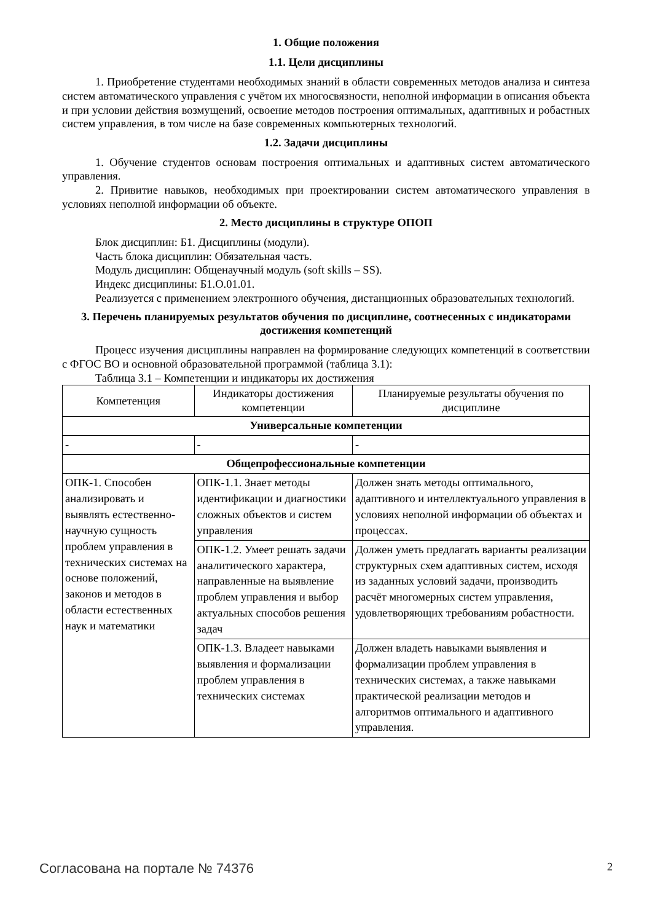1. Общие положения
1.1. Цели дисциплины
1. Приобретение студентами необходимых знаний в области современных методов анализа и синтеза систем автоматического управления с учётом их многосвязности, неполной информации в описания объекта и при условии действия возмущений, освоение методов построения оптимальных, адаптивных и робастных систем управления, в том числе на базе современных компьютерных технологий.
1.2. Задачи дисциплины
1. Обучение студентов основам построения оптимальных и адаптивных систем автоматического управления.
2. Привитие навыков, необходимых при проектировании систем автоматического управления в условиях неполной информации об объекте.
2. Место дисциплины в структуре ОПОП
Блок дисциплин: Б1. Дисциплины (модули).
Часть блока дисциплин: Обязательная часть.
Модуль дисциплин: Общенаучный модуль (soft skills – SS).
Индекс дисциплины: Б1.О.01.01.
Реализуется с применением электронного обучения, дистанционных образовательных технологий.
3. Перечень планируемых результатов обучения по дисциплине, соотнесенных с индикаторами достижения компетенций
Процесс изучения дисциплины направлен на формирование следующих компетенций в соответствии с ФГОС ВО и основной образовательной программой (таблица 3.1):
Таблица 3.1 – Компетенции и индикаторы их достижения
| Компетенция | Индикаторы достижения компетенции | Планируемые результаты обучения по дисциплине |
| --- | --- | --- |
| Универсальные компетенции | | |
| - | - | - |
| Общепрофессиональные компетенции | | |
| ОПК-1. Способен анализировать и выявлять естественно-научную сущность проблем управления в технических системах на основе положений, законов и методов в области естественных наук и математики | ОПК-1.1. Знает методы идентификации и диагностики сложных объектов и систем управления | Должен знать методы оптимального, адаптивного и интеллектуального управления в условиях неполной информации об объектах и процессах. |
| | ОПК-1.2. Умеет решать задачи аналитического характера, направленные на выявление проблем управления и выбор актуальных способов решения задач | Должен уметь предлагать варианты реализации структурных схем адаптивных систем, исходя из заданных условий задачи, производить расчёт многомерных систем управления, удовлетворяющих требованиям робастности. |
| | ОПК-1.3. Владеет навыками выявления и формализации проблем управления в технических системах | Должен владеть навыками выявления и формализации проблем управления в технических системах, а также навыками практической реализации методов и алгоритмов оптимального и адаптивного управления. |
Согласована на портале № 74376 2